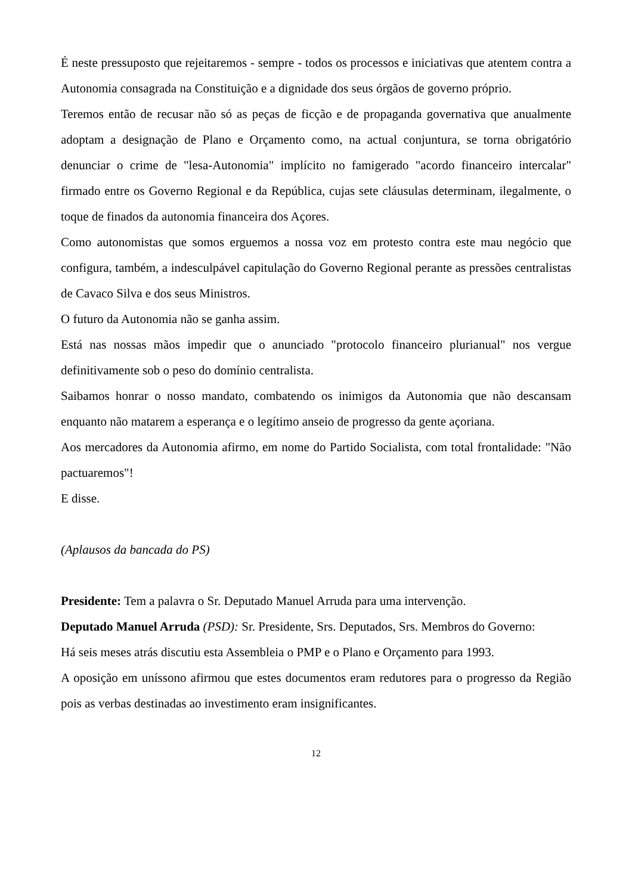É neste pressuposto que rejeitaremos - sempre - todos os processos e iniciativas que atentem contra a Autonomia consagrada na Constituição e a dignidade dos seus órgãos de governo próprio.
Teremos então de recusar não só as peças de ficção e de propaganda governativa que anualmente adoptam a designação de Plano e Orçamento como, na actual conjuntura, se torna obrigatório denunciar o crime de "lesa-Autonomia" implícito no famigerado "acordo financeiro intercalar" firmado entre os Governo Regional e da República, cujas sete cláusulas determinam, ilegalmente, o toque de finados da autonomia financeira dos Açores.
Como autonomistas que somos erguemos a nossa voz em protesto contra este mau negócio que configura, também, a indesculpável capitulação do Governo Regional perante as pressões centralistas de Cavaco Silva e dos seus Ministros.
O futuro da Autonomia não se ganha assim.
Está nas nossas mãos impedir que o anunciado "protocolo financeiro plurianual" nos vergue definitivamente sob o peso do domínio centralista.
Saibamos honrar o nosso mandato, combatendo os inimigos da Autonomia que não descansam enquanto não matarem a esperança e o legítimo anseio de progresso da gente açoriana.
Aos mercadores da Autonomia afirmo, em nome do Partido Socialista, com total frontalidade: "Não pactuaremos"!
E disse.
(Aplausos da bancada do PS)
Presidente: Tem a palavra o Sr. Deputado Manuel Arruda para uma intervenção.
Deputado Manuel Arruda (PSD): Sr. Presidente, Srs. Deputados, Srs. Membros do Governo:
Há seis meses atrás discutiu esta Assembleia o PMP e o Plano e Orçamento para 1993.
A oposição em uníssono afirmou que estes documentos eram redutores para o progresso da Região pois as verbas destinadas ao investimento eram insignificantes.
12